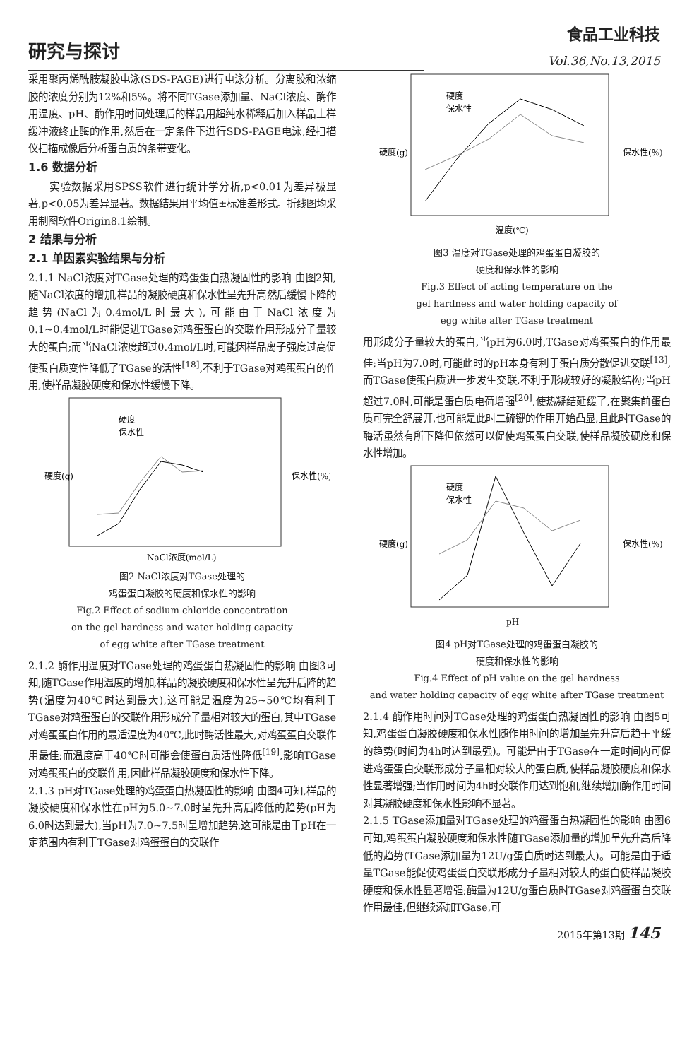研究与探讨
食品工业科技
Vol.36,No.13,2015
采用聚丙烯酰胺凝胶电泳(SDS-PAGE)进行电泳分析。分离胶和浓缩胶的浓度分别为12%和5%。将不同TGase添加量、NaCl浓度、酶作用温度、pH、酶作用时间处理后的样品用超纯水稀释后加入样品上样缓冲液终止酶的作用,然后在一定条件下进行SDS-PAGE电泳,经扫描仪扫描成像后分析蛋白质的条带变化。
1.6 数据分析
  实验数据采用SPSS软件进行统计学分析,p<0.01为差异极显著,p<0.05为差异显著。数据结果用平均值±标准差形式。折线图均采用制图软件Origin8.1绘制。
2 结果与分析
2.1 单因素实验结果与分析
2.1.1 NaCl浓度对TGase处理的鸡蛋蛋白热凝固性的影响 由图2知,随NaCl浓度的增加,样品的凝胶硬度和保水性呈先升高然后缓慢下降的趋势(NaCl为0.4mol/L时最大),可能由于NaCl浓度为0.1~0.4mol/L时能促进TGase对鸡蛋蛋白的交联作用形成分子量较大的蛋白;而当NaCl浓度超过0.4mol/L时,可能因样品离子强度过高促使蛋白质变性降低了TGase的活性<sup>[18]</sup>,不利于TGase对鸡蛋蛋白的作用,使样品凝胶硬度和保水性缓慢下降。
硬度(g)
保水性(%)
NaCl浓度(mol/L)
硬度
保水性
图2 NaCl浓度对TGase处理的
鸡蛋蛋白凝胶的硬度和保水性的影响
Fig.2 Effect of sodium chloride concentration
on the gel hardness and water holding capacity
of egg white after TGase treatment
2.1.2 酶作用温度对TGase处理的鸡蛋蛋白热凝固性的影响 由图3可知,随TGase作用温度的增加,样品的凝胶硬度和保水性呈先升后降的趋势(温度为40℃时达到最大),这可能是温度为25~50℃均有利于TGase对鸡蛋蛋白的交联作用形成分子量相对较大的蛋白,其中TGase对鸡蛋蛋白作用的最适温度为40℃,此时酶活性最大,对鸡蛋蛋白交联作用最佳;而温度高于40℃时可能会使蛋白质活性降低<sup>[19]</sup>,影响TGase对鸡蛋蛋白的交联作用,因此样品凝胶硬度和保水性下降。
2.1.3 pH对TGase处理的鸡蛋蛋白热凝固性的影响 由图4可知,样品的凝胶硬度和保水性在pH为5.0~7.0时呈先升高后降低的趋势(pH为6.0时达到最大),当pH为7.0~7.5时呈增加趋势,这可能是由于pH在一定范围内有利于TGase对鸡蛋蛋白的交联作
硬度(g)
保水性(%)
温度(℃)
硬度
保水性
图3 温度对TGase处理的鸡蛋蛋白凝胶的
硬度和保水性的影响
Fig.3 Effect of acting temperature on the
gel hardness and water holding capacity of
egg white after TGase treatment
用形成分子量较大的蛋白,当pH为6.0时,TGase对鸡蛋蛋白的作用最佳;当pH为7.0时,可能此时的pH本身有利于蛋白质分散促进交联<sup>[13]</sup>,而TGase使蛋白质进一步发生交联,不利于形成较好的凝胶结构;当pH超过7.0时,可能是蛋白质电荷增强<sup>[20]</sup>,使热凝结延缓了,在聚集前蛋白质可完全舒展开,也可能是此时二硫键的作用开始凸显,且此时TGase的酶活虽然有所下降但依然可以促使鸡蛋蛋白交联,使样品凝胶硬度和保水性增加。
硬度(g)
保水性(%)
pH
硬度
保水性
图4 pH对TGase处理的鸡蛋蛋白凝胶的
硬度和保水性的影响
Fig.4 Effect of pH value on the gel hardness
and water holding capacity of egg white after TGase treatment
2.1.4 酶作用时间对TGase处理的鸡蛋蛋白热凝固性的影响 由图5可知,鸡蛋蛋白凝胶硬度和保水性随作用时间的增加呈先升高后趋于平缓的趋势(时间为4h时达到最强)。可能是由于TGase在一定时间内可促进鸡蛋蛋白交联形成分子量相对较大的蛋白质,使样品凝胶硬度和保水性显著增强;当作用时间为4h时交联作用达到饱和,继续增加酶作用时间对其凝胶硬度和保水性影响不显著。
2.1.5 TGase添加量对TGase处理的鸡蛋蛋白热凝固性的影响 由图6可知,鸡蛋蛋白凝胶硬度和保水性随TGase添加量的增加呈先升高后降低的趋势(TGase添加量为12U/g蛋白质时达到最大)。可能是由于适量TGase能促使鸡蛋蛋白交联形成分子量相对较大的蛋白使样品凝胶硬度和保水性显著增强;酶量为12U/g蛋白质时TGase对鸡蛋蛋白交联作用最佳,但继续添加TGase,可
2015年第13期 145